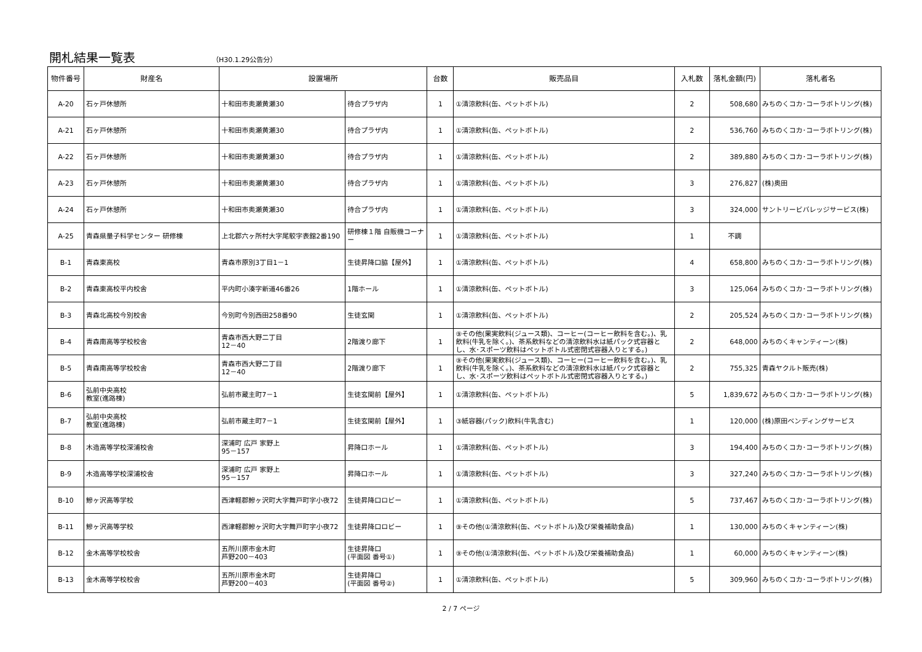開札結果一覧表
（H30.1.29公告分）
| 物件番号 | 財産名 | 設置場所 | | 台数 | 販売品目 | 入札数 | 落札金額(円) | 落札者名 |
| --- | --- | --- | --- | --- | --- | --- | --- | --- |
| A-20 | 石ヶ戸休憩所 | 十和田市奥瀬黄瀬30 | 待合プラザ内 | 1 | ①清涼飲料(缶、ペットボトル) | 2 | 508,680 | みちのくコカ･コーラボトリング(株) |
| A-21 | 石ヶ戸休憩所 | 十和田市奥瀬黄瀬30 | 待合プラザ内 | 1 | ①清涼飲料(缶、ペットボトル) | 2 | 536,760 | みちのくコカ･コーラボトリング(株) |
| A-22 | 石ヶ戸休憩所 | 十和田市奥瀬黄瀬30 | 待合プラザ内 | 1 | ①清涼飲料(缶、ペットボトル) | 2 | 389,880 | みちのくコカ･コーラボトリング(株) |
| A-23 | 石ヶ戸休憩所 | 十和田市奥瀬黄瀬30 | 待合プラザ内 | 1 | ①清涼飲料(缶、ペットボトル) | 3 | 276,827 | (株)奥田 |
| A-24 | 石ヶ戸休憩所 | 十和田市奥瀬黄瀬30 | 待合プラザ内 | 1 | ①清涼飲料(缶、ペットボトル) | 3 | 324,000 | サントリービバレッジサービス(株) |
| A-25 | 青森県量子科学センター 研修棟 | 上北郡六ヶ所村大字尾駮字表舘2番190 | 研修棟１階 自販機コーナー | 1 | ①清涼飲料(缶、ペットボトル) | 1 | 不調 | |
| B-1 | 青森東高校 | 青森市原別3丁目1－1 | 生徒昇降口脇【屋外】 | 1 | ①清涼飲料(缶、ペットボトル) | 4 | 658,800 | みちのくコカ･コーラボトリング(株) |
| B-2 | 青森東高校平内校舎 | 平内町小湊字新道46番26 | 1階ホール | 1 | ①清涼飲料(缶、ペットボトル) | 3 | 125,064 | みちのくコカ･コーラボトリング(株) |
| B-3 | 青森北高校今別校舎 | 今別町今別西田258番90 | 生徒玄関 | 1 | ①清涼飲料(缶、ペットボトル) | 2 | 205,524 | みちのくコカ･コーラボトリング(株) |
| B-4 | 青森南高等学校校舎 | 青森市西大野二丁目 12－40 | 2階渡り廊下 | 1 | ⑨その他(果実飲料(ジュース類)、コーヒー(コーヒー飲料を含む。)、乳飲料(牛乳を除く。)、茶系飲料などの清涼飲料水は紙パック式容器とし、水･スポーツ飲料はペットボトル式密閉式容器入りとする。) | 2 | 648,000 | みちのくキャンティーン(株) |
| B-5 | 青森南高等学校校舎 | 青森市西大野二丁目 12－40 | 2階渡り廊下 | 1 | ⑨その他(果実飲料(ジュース類)、コーヒー(コーヒー飲料を含む。)、乳飲料(牛乳を除く。)、茶系飲料などの清涼飲料水は紙パック式容器とし、水･スポーツ飲料はペットボトル式密閉式容器入りとする。) | 2 | 755,325 | 青森ヤクルト販売(株) |
| B-6 | 弘前中央高校 教室(進路棟) | 弘前市蔵主町7－1 | 生徒玄関前【屋外】 | 1 | ①清涼飲料(缶、ペットボトル) | 5 | 1,839,672 | みちのくコカ･コーラボトリング(株) |
| B-7 | 弘前中央高校 教室(進路棟) | 弘前市蔵主町7－1 | 生徒玄関前【屋外】 | 1 | ③紙容器(パック)飲料(牛乳含む) | 1 | 120,000 | (株)原田ベンディングサービス |
| B-8 | 木造高等学校深浦校舎 | 深浦町 広戸 家野上 95－157 | 昇降口ホール | 1 | ①清涼飲料(缶、ペットボトル) | 3 | 194,400 | みちのくコカ･コーラボトリング(株) |
| B-9 | 木造高等学校深浦校舎 | 深浦町 広戸 家野上 95－157 | 昇降口ホール | 1 | ①清涼飲料(缶、ペットボトル) | 3 | 327,240 | みちのくコカ･コーラボトリング(株) |
| B-10 | 鰺ヶ沢高等学校 | 西津軽郡鰺ヶ沢町大字舞戸町字小夜72 | 生徒昇降口ロビー | 1 | ①清涼飲料(缶、ペットボトル) | 5 | 737,467 | みちのくコカ･コーラボトリング(株) |
| B-11 | 鰺ヶ沢高等学校 | 西津軽郡鰺ヶ沢町大字舞戸町字小夜72 | 生徒昇降口ロビー | 1 | ⑨その他(①清涼飲料(缶、ペットボトル)及び栄養補助食品) | 1 | 130,000 | みちのくキャンティーン(株) |
| B-12 | 金木高等学校校舎 | 五所川原市金木町 芦野200－403 | 生徒昇降口 (平面図 番号①) | 1 | ⑨その他(①清涼飲料(缶、ペットボトル)及び栄養補助食品) | 1 | 60,000 | みちのくキャンティーン(株) |
| B-13 | 金木高等学校校舎 | 五所川原市金木町 芦野200－403 | 生徒昇降口 (平面図 番号②) | 1 | ①清涼飲料(缶、ペットボトル) | 5 | 309,960 | みちのくコカ･コーラボトリング(株) |
2 / 7 ページ